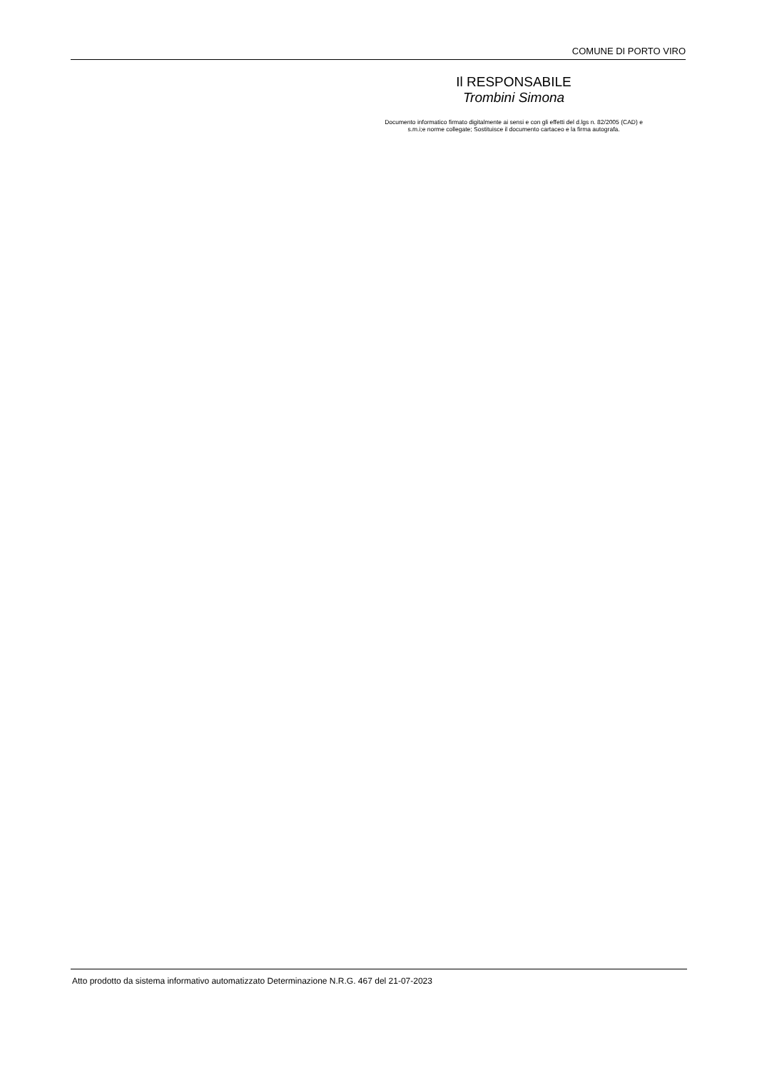COMUNE DI PORTO VIRO
Il RESPONSABILE
Trombini Simona
Documento informatico firmato digitalmente ai sensi e con gli effetti del d.lgs n. 82/2005 (CAD) e
s.m.i;e norme collegate; Sostituisce il documento cartaceo e la firma autografa.
Atto prodotto da sistema informativo automatizzato Determinazione N.R.G. 467 del 21-07-2023